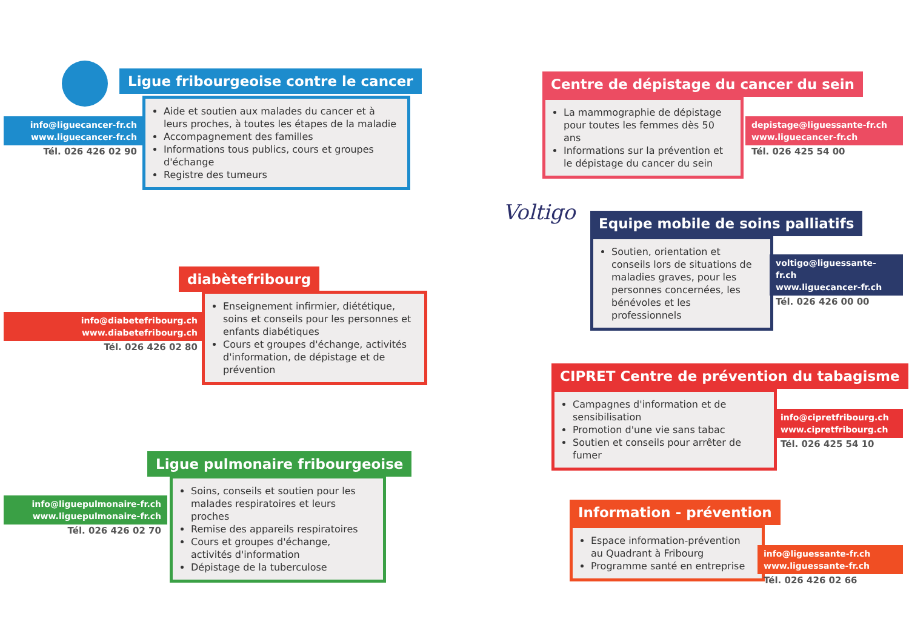Ligue fribourgeoise contre le cancer
info@liguecancer-fr.ch
www.liguecancer-fr.ch
Tél. 026 426 02 90
Aide et soutien aux malades du cancer et à leurs proches, à toutes les étapes de la maladie
Accompagnement des familles
Informations tous publics, cours et groupes d'échange
Registre des tumeurs
diabètefribourg
info@diabetefribourg.ch
www.diabetefribourg.ch
Tél. 026 426 02 80
Enseignement infirmier, diététique, soins et conseils pour les personnes et enfants diabétiques
Cours et groupes d'échange, activités d'information, de dépistage et de prévention
Ligue pulmonaire fribourgeoise
info@liguepulmonaire-fr.ch
www.liguepulmonaire-fr.ch
Tél. 026 426 02 70
Soins, conseils et soutien pour les malades respiratoires et leurs proches
Remise des appareils respiratoires
Cours et groupes d'échange, activités d'information
Dépistage de la tuberculose
Centre de dépistage du cancer du sein
La mammographie de dépistage pour toutes les femmes dès 50 ans
Informations sur la prévention et le dépistage du cancer du sein
depistage@liguessante-fr.ch
www.liguecancer-fr.ch
Tél. 026 425 54 00
Voltigo Equipe mobile de soins palliatifs
Soutien, orientation et conseils lors de situations de maladies graves, pour les personnes concernées, les bénévoles et les professionnels
voltigo@liguessante-fr.ch
www.liguecancer-fr.ch
Tél. 026 426 00 00
CIPRET Centre de prévention du tabagisme
Campagnes d'information et de sensibilisation
Promotion d'une vie sans tabac
Soutien et conseils pour arrêter de fumer
info@cipretfribourg.ch
www.cipretfribourg.ch
Tél. 026 425 54 10
Information - prévention
Espace information-prévention au Quadrant à Fribourg
Programme santé en entreprise
info@liguessante-fr.ch
www.liguessante-fr.ch
Tél. 026 426 02 66